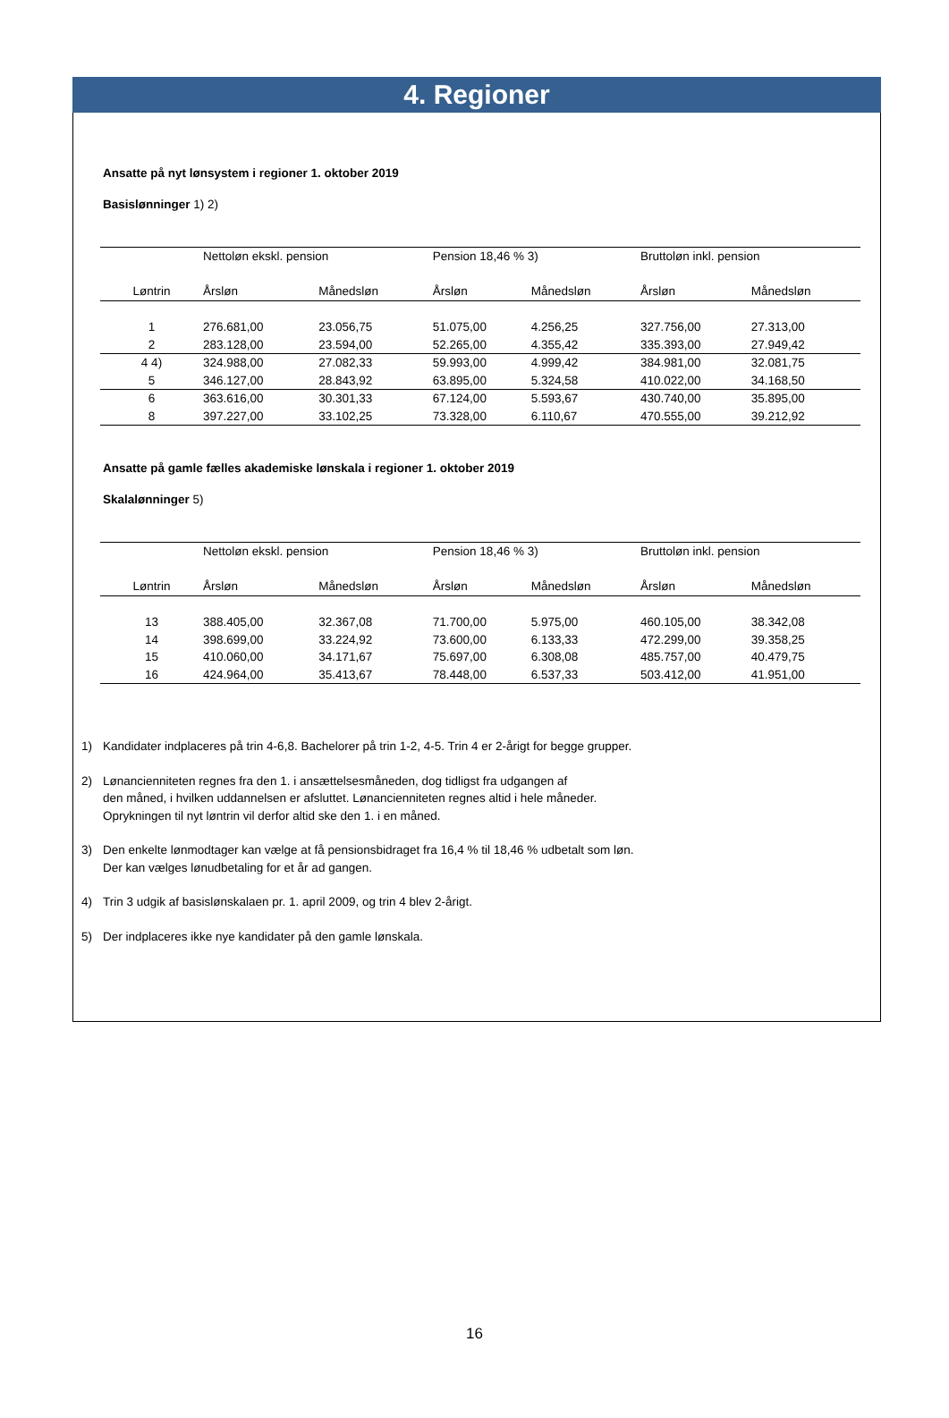4. Regioner
Ansatte på nyt lønsystem i regioner 1. oktober 2019
Basislønninger 1) 2)
| | Nettoløn ekskl. pension | | Pension 18,46 % 3) | | Bruttoløn inkl. pension | |
| --- | --- | --- | --- | --- | --- | --- |
| Løntrin | Årsløn | Månedsløn | Årsløn | Månedsløn | Årsløn | Månedsløn |
| 1 | 276.681,00 | 23.056,75 | 51.075,00 | 4.256,25 | 327.756,00 | 27.313,00 |
| 2 | 283.128,00 | 23.594,00 | 52.265,00 | 4.355,42 | 335.393,00 | 27.949,42 |
| 4 4) | 324.988,00 | 27.082,33 | 59.993,00 | 4.999,42 | 384.981,00 | 32.081,75 |
| 5 | 346.127,00 | 28.843,92 | 63.895,00 | 5.324,58 | 410.022,00 | 34.168,50 |
| 6 | 363.616,00 | 30.301,33 | 67.124,00 | 5.593,67 | 430.740,00 | 35.895,00 |
| 8 | 397.227,00 | 33.102,25 | 73.328,00 | 6.110,67 | 470.555,00 | 39.212,92 |
Ansatte på gamle fælles akademiske lønskala i regioner 1. oktober 2019
Skalalønninger 5)
| | Nettoløn ekskl. pension | | Pension 18,46 % 3) | | Bruttoløn inkl. pension | |
| --- | --- | --- | --- | --- | --- | --- |
| Løntrin | Årsløn | Månedsløn | Årsløn | Månedsløn | Årsløn | Månedsløn |
| 13 | 388.405,00 | 32.367,08 | 71.700,00 | 5.975,00 | 460.105,00 | 38.342,08 |
| 14 | 398.699,00 | 33.224,92 | 73.600,00 | 6.133,33 | 472.299,00 | 39.358,25 |
| 15 | 410.060,00 | 34.171,67 | 75.697,00 | 6.308,08 | 485.757,00 | 40.479,75 |
| 16 | 424.964,00 | 35.413,67 | 78.448,00 | 6.537,33 | 503.412,00 | 41.951,00 |
1) Kandidater indplaceres på trin 4-6,8. Bachelorer på trin 1-2, 4-5. Trin 4 er 2-årigt for begge grupper.
2) Lønancienniteten regnes fra den 1. i ansættelsesmåneden, dog tidligst fra udgangen af
den måned, i hvilken uddannelsen er afsluttet. Lønancienniteten regnes altid i hele måneder.
Oprykningen til nyt løntrin vil derfor altid ske den 1. i en måned.
3) Den enkelte lønmodtager kan vælge at få pensionsbidraget fra 16,4 % til 18,46 % udbetalt som løn.
Der kan vælges lønudbetaling for et år ad gangen.
4) Trin 3 udgik af basislønskalaen pr. 1. april 2009, og trin 4 blev 2-årigt.
5) Der indplaceres ikke nye kandidater på den gamle lønskala.
16